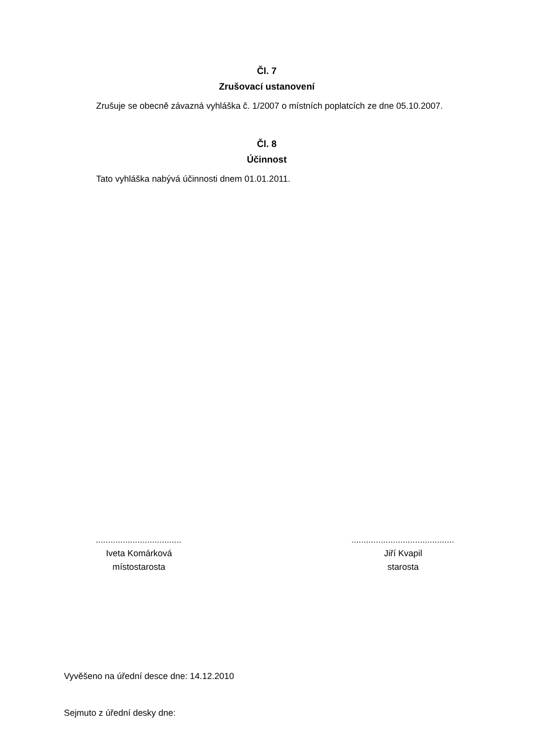Čl. 7
Zrušovací ustanovení
Zrušuje se obecně závazná vyhláška č. 1/2007 o místních poplatcích ze dne 05.10.2007.
Čl. 8
Účinnost
Tato vyhláška nabývá účinnosti dnem 01.01.2011.
...................................
Iveta Komárková
místostarosta
..........................................
Jiří Kvapil
starosta
Vyvěšeno na úřední desce dne: 14.12.2010
Sejmuto z úřední desky dne: